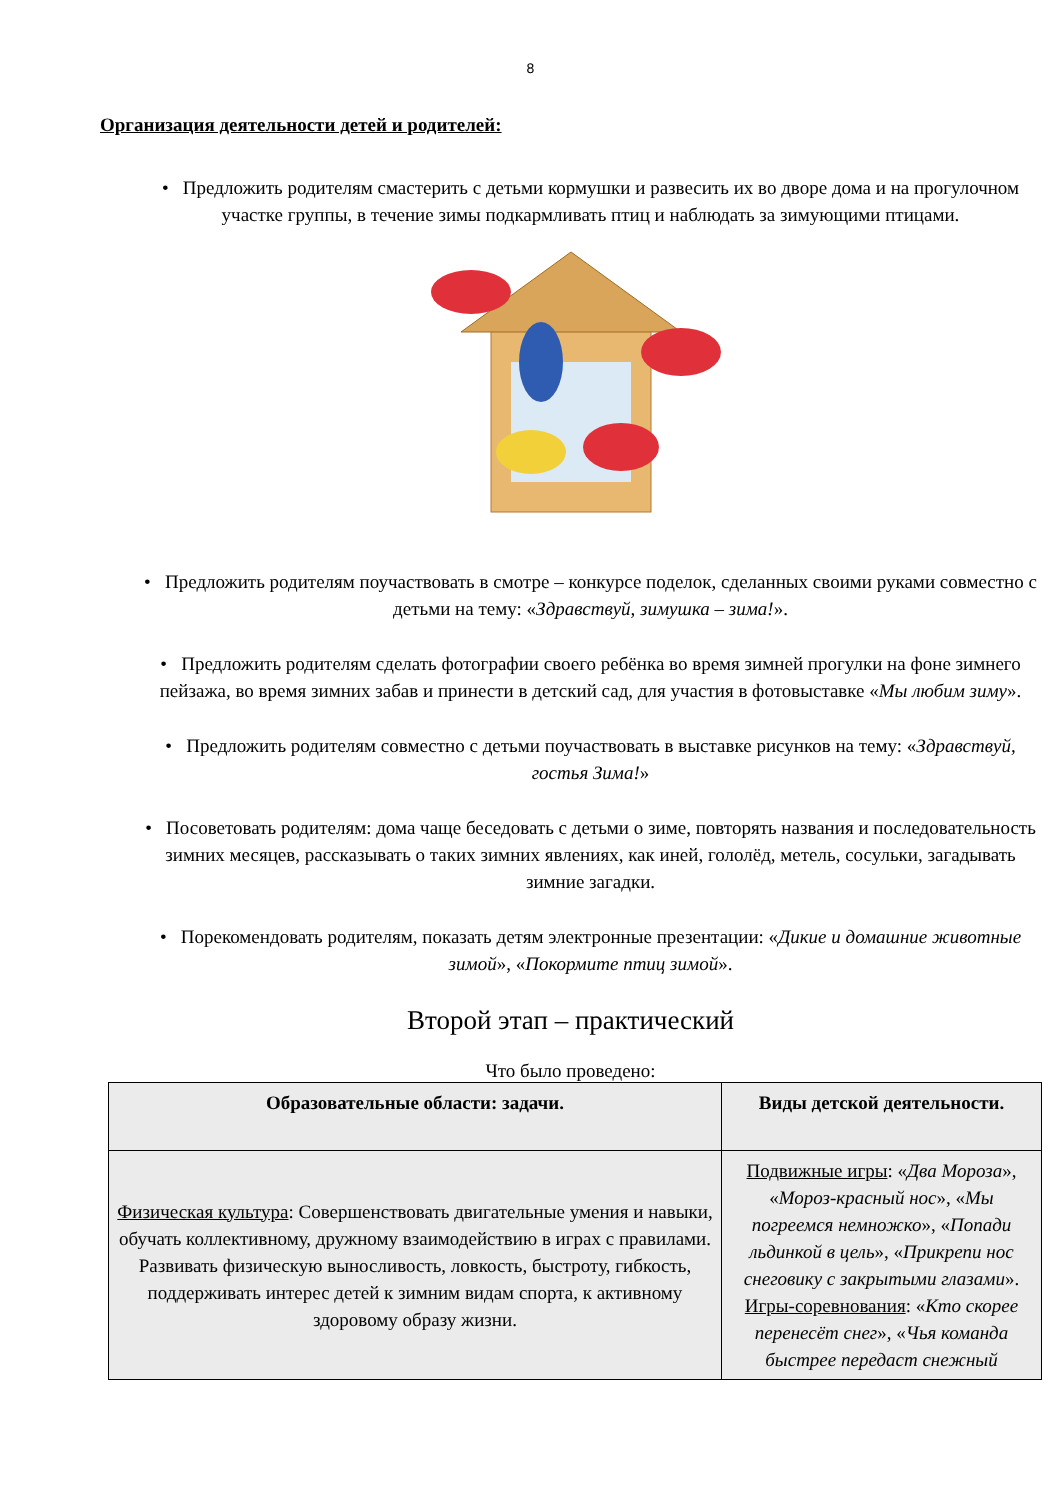8
Организация деятельности детей и родителей:
• Предложить родителям смастерить с детьми кормушки и развесить их во дворе дома и на прогулочном участке группы, в течение зимы подкармливать птиц и наблюдать за зимующими птицами.
• Предложить родителям поучаствовать в смотре – конкурсе поделок, сделанных своими руками совместно с детьми на тему: «Здравствуй, зимушка – зима!».
• Предложить родителям сделать фотографии своего ребёнка во время зимней прогулки на фоне зимнего пейзажа, во время зимних забав и принести в детский сад, для участия в фотовыставке «Мы любим зиму».
• Предложить родителям совместно с детьми поучаствовать в выставке рисунков на тему: «Здравствуй, гостья Зима!»
• Посоветовать родителям: дома чаще беседовать с детьми о зиме, повторять названия и последовательность зимних месяцев, рассказывать о таких зимних явлениях, как иней, гололёд, метель, сосульки, загадывать зимние загадки.
• Порекомендовать родителям, показать детям электронные презентации: «Дикие и домашние животные зимой», «Покормите птиц зимой».
Второй этап – практический
Что было проведено:
| Образовательные области: задачи. | Виды детской деятельности. |
| --- | --- |
| Физическая культура : Совершенствовать двигательные умения и навыки, обучать коллективному, дружному взаимодействию в играх с правилами. Развивать физическую выносливость, ловкость, быстроту, гибкость, поддерживать интерес детей к зимним видам спорта, к активному здоровому образу жизни. | Подвижные игры : « Два Мороза », « Мороз-красный нос », « Мы погреемся немножко », « Попади льдинкой в цель », « Прикрепи нос снеговику с закрытыми глазами ». Игры-соревнования : « Кто скорее перенесёт снег », « Чья команда быстрее передаст снежный |